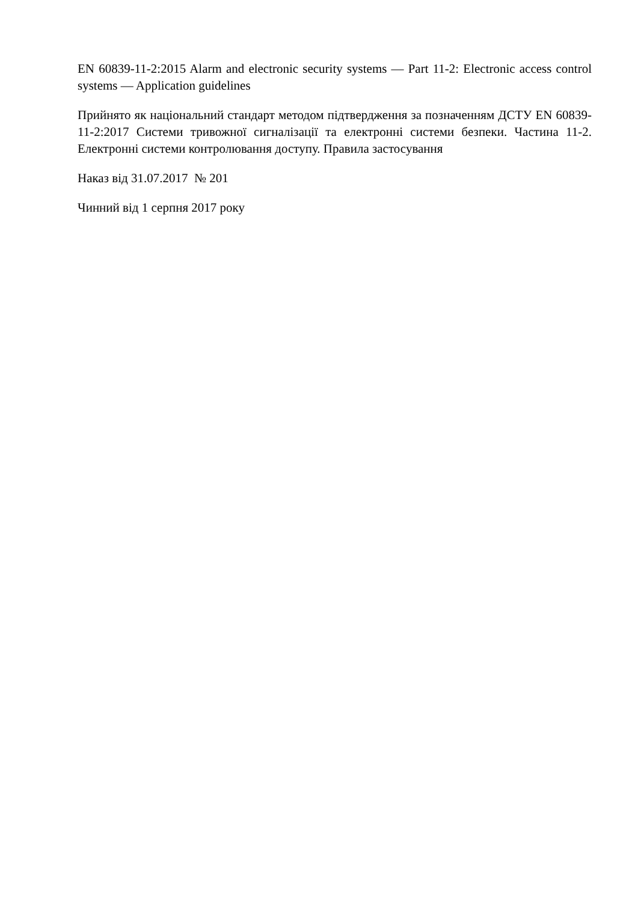EN 60839-11-2:2015 Alarm and electronic security systems — Part 11-2: Electronic access control systems — Application guidelines
Прийнято як національний стандарт методом підтвердження за позначенням ДСТУ EN 60839-11-2:2017 Системи тривожної сигналізації та електронні системи безпеки. Частина 11-2. Електронні системи контролювання доступу. Правила застосування
Наказ від 31.07.2017 № 201
Чинний від 1 серпня 2017 року